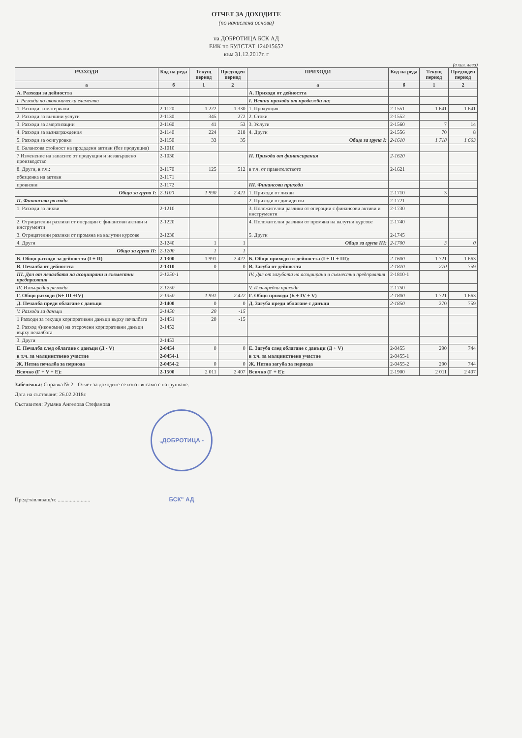ОТЧЕТ ЗА ДОХОДИТЕ
(по начислена основа)
на ДОБРОТИЦА БСК АД
ЕИК по БУЛСТАТ 124015652
към 31.12.2017г. г
(в хил. лева)
| РАЗХОДИ | Код на реда | Текущ период | Предходен период | ПРИХОДИ | Код на реда | Текущ период | Предходен период |
| --- | --- | --- | --- | --- | --- | --- | --- |
| а | б | 1 | 2 | а | б | 1 | 2 |
| А. Разходи за дейността | | | | А. Приходи от дейността | | | |
| I. Разходи по икономически елементи | | | | I. Нетни приходи от продажби на: | | | |
| 1. Разходи за материали | 2-1120 | 1 222 | 1 330 | 1. Продукция | 2-1551 | 1 641 | 1 641 |
| 2. Разходи за външни услуги | 2-1130 | 345 | 272 | 2. Стоки | 2-1552 | | |
| 3. Разходи за амортизации | 2-1160 | 41 | 53 | 3. Услуги | 2-1560 | 7 | 14 |
| 4. Разходи за възнаграждения | 2-1140 | 224 | 218 | 4. Други | 2-1556 | 70 | 8 |
| 5. Разходи за осигуровки | 2-1150 | 33 | 35 | Общо за група I: | 2-1610 | 1 718 | 1 663 |
| 6. Балансова стойност на продадени активи (без продукция) | 2-1010 | | | | | | |
| 7 Изменение на запасите от продукция и незавършено производство | 2-1030 | | | II. Приходи от финансирания | 2-1620 | | |
| 8. Други, в т.ч.: | 2-1170 | 125 | 512 | в т.ч. от правителството | 2-1621 | | |
| обезценка на активи | 2-1171 | | | | | | |
| провизии | 2-1172 | | | III. Финансови приходи | | | |
| Общо за група I: | 2-1100 | 1 990 | 2 421 | 1. Приходи от лихви | 2-1710 | 3 | |
| II. Финансови разходи | | | | 2. Приходи от дивиденти | 2-1721 | | |
| 1. Разходи за лихви | 2-1210 | | | 3. Положителни разлики от операции с финансови активи и инструменти | 2-1730 | | |
| 2. Отрицателни разлики от операции с финансови активи и инструменти | 2-1220 | | | 4. Положителни разлики от промяна на валутни курсове | 2-1740 | | |
| 3. Отрицателни разлики от промяна на валутни курсове | 2-1230 | | | 5. Други | 2-1745 | | |
| 4. Други | 2-1240 | 1 | 1 | Общо за група III: | 2-1700 | 3 | 0 |
| Общо за група II: | 2-1200 | 1 | 1 | | | | |
| Б. Общо разходи за дейността (I + II) | 2-1300 | 1 991 | 2 422 | Б. Общо приходи от дейността (I + II + III): | 2-1600 | 1 721 | 1 663 |
| В. Печалба от дейността | 2-1310 | 0 | 0 | В. Загуба от дейността | 2-1810 | 270 | 759 |
| III. Дял от печалбата на асоциирани и съвместни предприятия | 2-1250-1 | | | IV. Дял от загубата на асоциирани и съвместни предприятия | 2-1810-1 | | |
| IV. Извънредни разходи | 2-1250 | | | V. Извънредни приходи | 2-1750 | | |
| Г. Общо разходи (Б+ III +IV) | 2-1350 | 1 991 | 2 422 | Г. Общо приходи (Б + IV + V) | 2-1800 | 1 721 | 1 663 |
| Д. Печалба преди облагане с данъци | 2-1400 | 0 | 0 | Д. Загуба преди облагане с данъци | 2-1850 | 270 | 759 |
| V. Разходи за данъци | 2-1450 | 20 | -15 | | | | |
| 1 Разходи за текущи корпоративни данъци върху печалбата | 2-1451 | 20 | -15 | | | | |
| 2. Разход /(икономия) на отсрочени корпоративни данъци върху печалбата | 2-1452 | | | | | | |
| 3. Други | 2-1453 | | | | | | |
| Е. Печалба след облагане с данъци (Д - V) | 2-0454 | 0 | 0 | Е. Загуба след облагане с данъци (Д + V) | 2-0455 | 290 | 744 |
| в т.ч. за малцинствено участие | 2-0454-1 | | | в т.ч. за малцинствено участие | 2-0455-1 | | |
| Ж. Нетна печалба за периода | 2-0454-2 | 0 | 0 | Ж. Нетна загуба за периода | 2-0455-2 | 290 | 744 |
| Всичко (Г + V + Е): | 2-1500 | 2 011 | 2 407 | Всичко (Г + Е): | 2-1900 | 2 011 | 2 407 |
Забележка: Справка № 2 - Отчет за доходите се изготвя само с натрупване.
Дата на съставяне: 26.02.2018г.
Съставител: Румяна Ангелова Стефанова
Представляващ/и: ........................ „ДОБРОТИЦА - БСК" АД